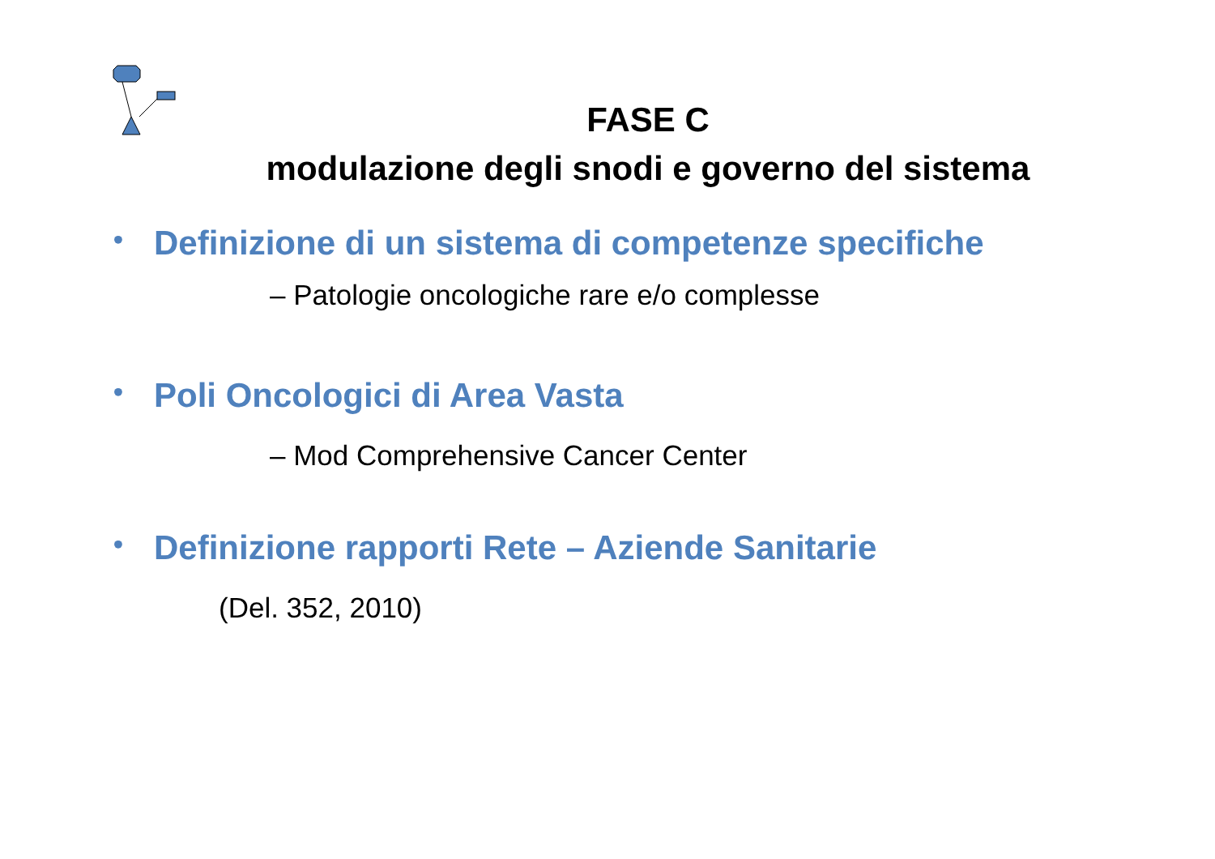FASE C
modulazione degli snodi e governo del sistema
• Definizione di un sistema di competenze specifiche
– Patologie oncologiche rare e/o complesse
• Poli Oncologici di Area Vasta
– Mod Comprehensive Cancer Center
• Definizione rapporti Rete – Aziende Sanitarie
(Del. 352, 2010)